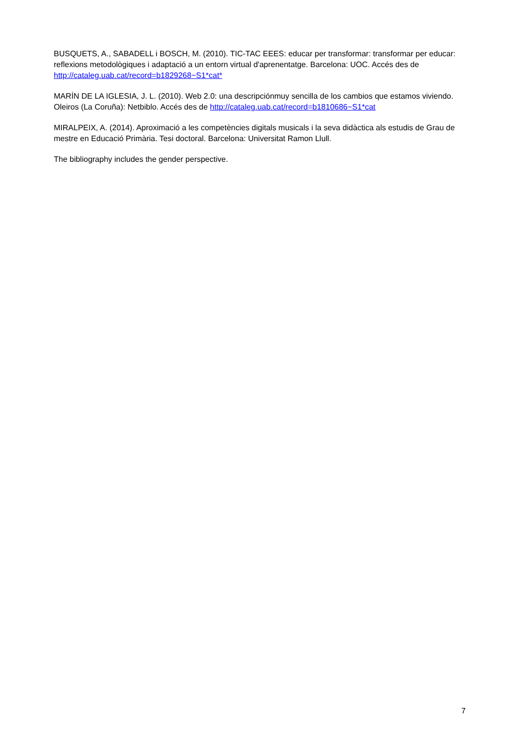BUSQUETS, A., SABADELL i BOSCH, M. (2010). TIC-TAC EEES: educar per transformar: transformar per educar: reflexions metodològiques i adaptació a un entorn virtual d'aprenentatge. Barcelona: UOC. Accés des de http://cataleg.uab.cat/record=b1829268~S1*cat*
MARÍN DE LA IGLESIA, J. L. (2010). Web 2.0: una descripciónmuy sencilla de los cambios que estamos viviendo. Oleiros (La Coruña): Netbiblo. Accés des de http://cataleg.uab.cat/record=b1810686~S1*cat
MIRALPEIX, A. (2014). Aproximació a les competències digitals musicals i la seva didàctica als estudis de Grau de mestre en Educació Primària. Tesi doctoral. Barcelona: Universitat Ramon Llull.
The bibliography includes the gender perspective.
7